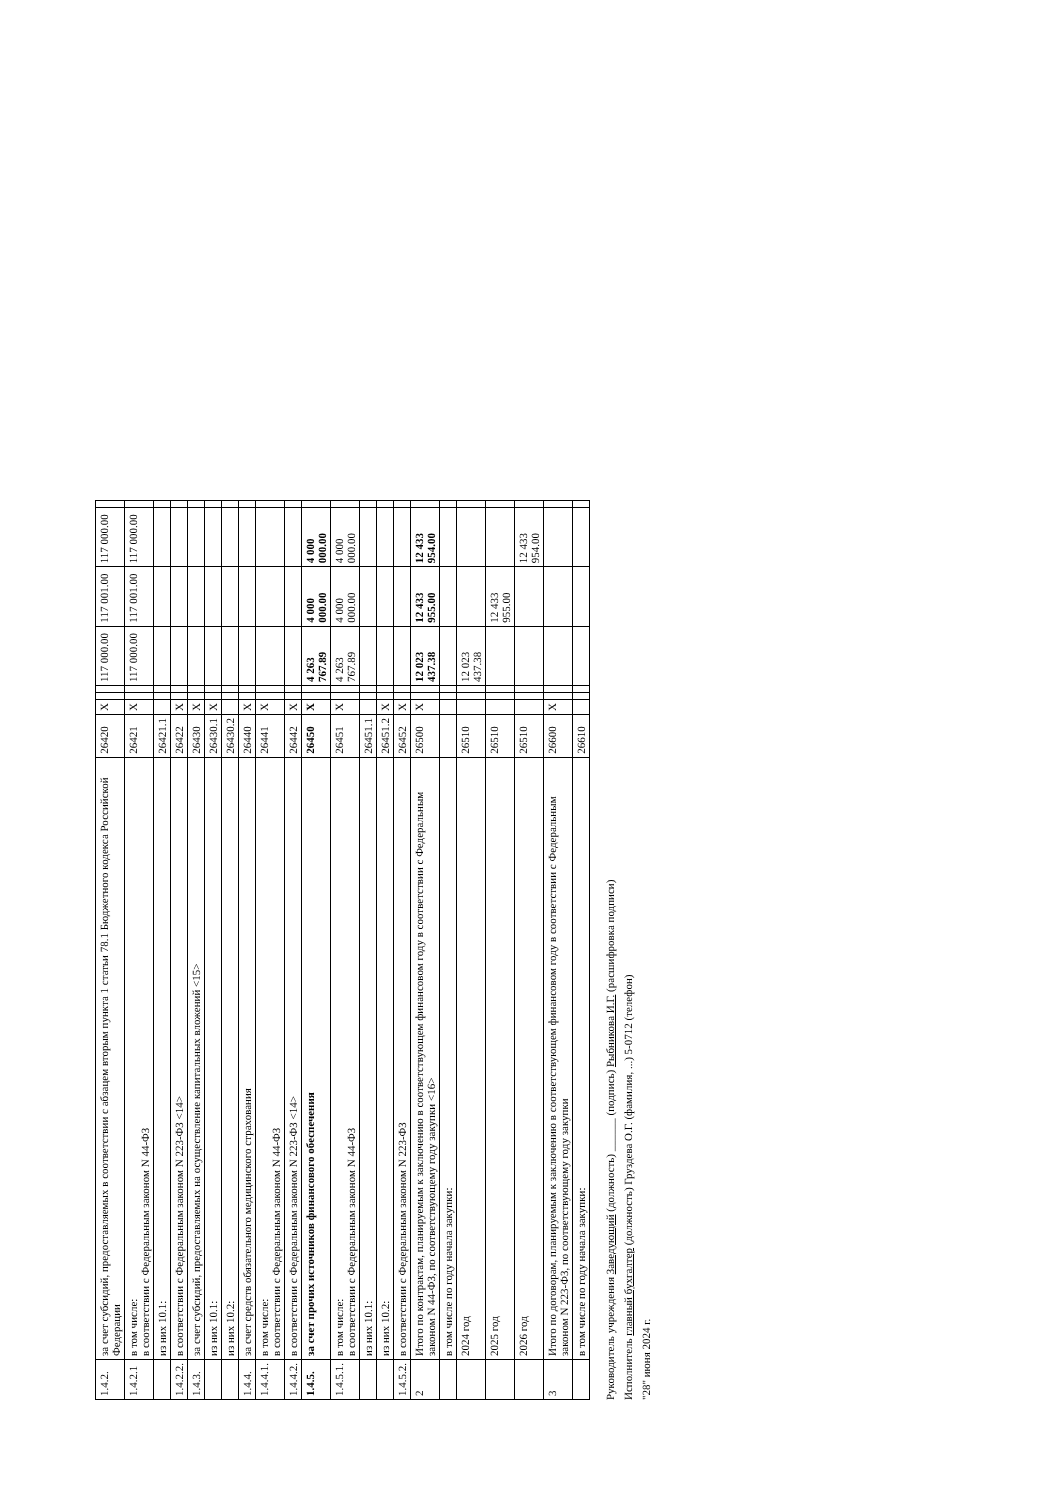| 1.4.2. | за счет субсидий, предоставляемых в соответствии с абзацем вторым пункта 1 статьи 78.1 Бюджетного кодекса Российской Федерации | 26420 | X | | | 117 000.00 | 117 001.00 | 117 000.00 | |
| 1.4.2.1 | в том числе: в соответствии с Федеральным законом N 44-ФЗ | 26421 | X | | | 117 000.00 | 117 001.00 | 117 000.00 | |
| | из них 10.1: | 26421.1 | | | | | | | |
| 1.4.2.2. | в соответствии с Федеральным законом N 223-ФЗ <14> | 26422 | X | | | | | | |
| 1.4.3. | за счет субсидий, предоставляемых на осуществление капитальных вложений <15> | 26430 | X | | | | | | |
| | из них 10.1: | 26430.1 | X | | | | | | |
| | из них 10.2: | 26430.2 | | | | | | | |
| 1.4.4. | за счет средств обязательного медицинского страхования | 26440 | X | | | | | | |
| 1.4.4.1. | в том числе: в соответствии с Федеральным законом N 44-ФЗ | 26441 | X | | | | | | |
| 1.4.4.2. | в соответствии с Федеральным законом N 223-ФЗ <14> | 26442 | X | | | | | | |
| 1.4.5. | за счет прочих источников финансового обеспечения | 26450 | X | | | 4 263 767.89 | 4 000 000.00 | 4 000 000.00 | |
| 1.4.5.1. | в том числе: в соответствии с Федеральным законом N 44-ФЗ | 26451 | X | | | 4 263 767.89 | 4 000 000.00 | 4 000 000.00 | |
| | из них 10.1: | 26451.1 | | | | | | | |
| | из них 10.2: | 26451.2 | X | | | | | | |
| 1.4.5.2. | в соответствии с Федеральным законом N 223-ФЗ | 26452 | X | | | | | | |
| 2 | Итого по контрактам, планируемым к заключению в соответствующем финансовом году в соответствии с Федеральным законом N 44-ФЗ, по соответствующему году закупки <16> | 26500 | X | | | 12 023 437.38 | 12 433 955.00 | 12 433 954.00 | |
| | в том числе по году начала закупки: | | | | | | | | |
| | 2024 год | 26510 | | | | 12 023 437.38 | | | |
| | 2025 год | 26510 | | | | | 12 433 955.00 | | |
| | 2026 год | 26510 | | | | | | 12 433 954.00 | |
| 3 | Итого по договорам, планируемым к заключению в соответствующем финансовом году в соответствии с Федеральным законом N 223-ФЗ, по соответствующему году закупки | 26600 | X | | | | | | |
| | в том числе по году начала закупки: | 26610 | | | | | | | |
Руководитель учреждения Заведующий (должность) ______ (подпись) Рыбникова И.Г. (расшифровка подписи)
Исполнитель главный бухгалтер (должность) Груздева О.Г. (фамилия, ...) 5-0712 (телефон)
"28" июня 2024 г.